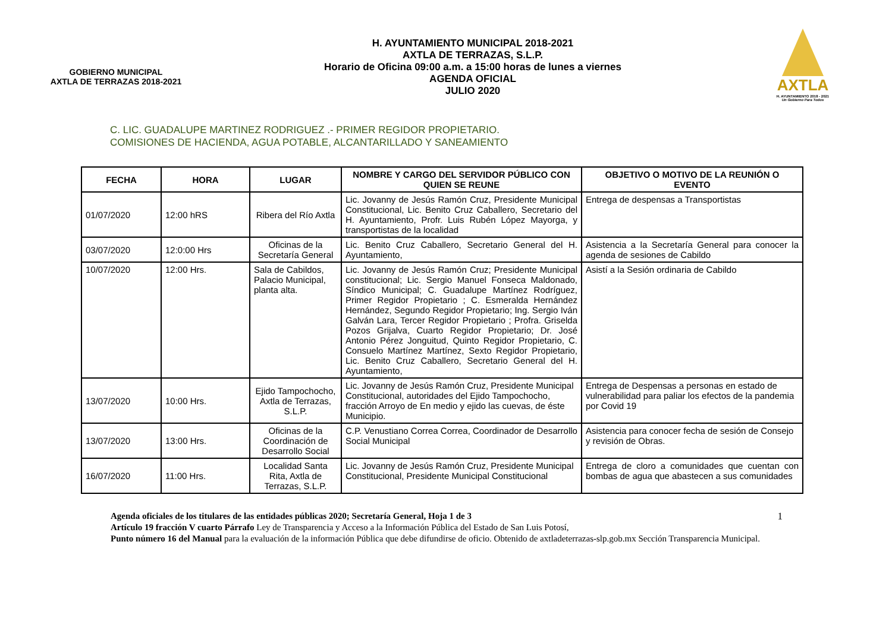GOBIERNO MUNICIPAL
AXTLA DE TERRAZAS 2018-2021
H. AYUNTAMIENTO MUNICIPAL 2018-2021
AXTLA DE TERRAZAS, S.L.P.
Horario de Oficina 09:00 a.m. a 15:00 horas de lunes a viernes
AGENDA OFICIAL
JULIO 2020
AXTLA
H. AYUNTAMIENTO 2018 - 2021
Un Gobierno Para Todos
C. LIC. GUADALUPE MARTINEZ RODRIGUEZ .- PRIMER REGIDOR PROPIETARIO.
COMISIONES DE HACIENDA, AGUA POTABLE, ALCANTARILLADO Y SANEAMIENTO
| FECHA | HORA | LUGAR | NOMBRE Y CARGO DEL SERVIDOR PÚBLICO CON QUIEN SE REUNE | OBJETIVO O MOTIVO DE LA REUNIÓN O EVENTO |
| --- | --- | --- | --- | --- |
| 01/07/2020 | 12:00 hRS | Ribera del Río Axtla | Lic. Jovanny de Jesús Ramón Cruz, Presidente Municipal Constitucional, Lic. Benito Cruz Caballero, Secretario del H. Ayuntamiento, Profr. Luis Rubén López Mayorga, y transportistas de la localidad | Entrega de despensas a Transportistas |
| 03/07/2020 | 12:0:00 Hrs | Oficinas de la Secretaría General | Lic. Benito Cruz Caballero, Secretario General del H. Ayuntamiento, | Asistencia a la Secretaría General para conocer la agenda de sesiones de Cabildo |
| 10/07/2020 | 12:00 Hrs. | Sala de Cabildos, Palacio Municipal, planta alta. | Lic. Jovanny de Jesús Ramón Cruz; Presidente Municipal constitucional; Lic. Sergio Manuel Fonseca Maldonado, Síndico Municipal; C. Guadalupe Martínez Rodríguez, Primer Regidor Propietario ; C. Esmeralda Hernández Hernández, Segundo Regidor Propietario; Ing. Sergio Iván Galván Lara, Tercer Regidor Propietario ; Profra. Griselda Pozos Grijalva, Cuarto Regidor Propietario; Dr. José Antonio Pérez Jonguitud, Quinto Regidor Propietario, C. Consuelo Martínez Martínez, Sexto Regidor Propietario, Lic. Benito Cruz Caballero, Secretario General del H. Ayuntamiento, | Asistí a la Sesión ordinaria de Cabildo |
| 13/07/2020 | 10:00 Hrs. | Ejido Tampochocho, Axtla de Terrazas, S.L.P. | Lic. Jovanny de Jesús Ramón Cruz, Presidente Municipal Constitucional, autoridades del Ejido Tampochocho, fracción Arroyo de En medio y ejido las cuevas, de éste Municipio. | Entrega de Despensas a personas en estado de vulnerabilidad para paliar los efectos de la pandemia por Covid 19 |
| 13/07/2020 | 13:00 Hrs. | Oficinas de la Coordinación de Desarrollo Social | C.P. Venustiano Correa Correa, Coordinador de Desarrollo Social Municipal | Asistencia para conocer fecha de sesión de Consejo y revisión de Obras. |
| 16/07/2020 | 11:00 Hrs. | Localidad Santa Rita, Axtla de Terrazas, S.L.P. | Lic. Jovanny de Jesús Ramón Cruz, Presidente Municipal Constitucional, Presidente Municipal Constitucional | Entrega de cloro a comunidades que cuentan con bombas de agua que abastecen a sus comunidades |
1 Agenda oficiales de los titulares de las entidades públicas 2020; Secretaría General, Hoja 1 de 3
Artículo 19 fracción V cuarto Párrafo Ley de Transparencia y Acceso a la Información Pública del Estado de San Luis Potosí,
Punto número 16 del Manual para la evaluación de la información Pública que debe difundirse de oficio. Obtenido de axtladeterrazas-slp.gob.mx Sección Transparencia Municipal.